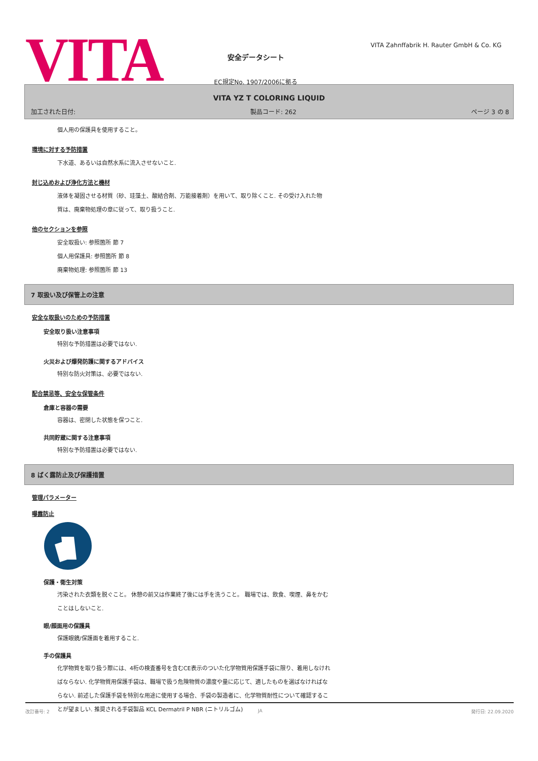VITA
安全データシート
EC規定No. 1907/2006に拠る
VITA Zahnffabrik H. Rauter GmbH & Co. KG
VITA YZ T COLORING LIQUID
加工された日付: 製品コード: 262 ページ 3 の 8
個人用の保護具を使用すること。
環境に対する予防措置
下水道、あるいは自然水系に流入させないこと.
封じ込めおよび浄化方法と機材
液体を凝固させる材質（砂、珪藻土、酸結合剤、万能接着剤）を用いて、取り除くこと. その受け入れた物
質は、廃棄物処理の章に従って、取り扱うこと.
他のセクションを参照
安全取扱い: 参照箇所 節 7
個人用保護具: 参照箇所 節 8
廃棄物処理: 参照箇所 節 13
7 取扱い及び保管上の注意
安全な取扱いのための予防措置
安全取り扱い注意事項
特別な予防措置は必要ではない.
火災および爆発防護に関するアドバイス
特別な防火対策は、必要ではない.
配合禁忌等、安全な保管条件
倉庫と容器の需要
容器は、密閉した状態を保つこと.
共同貯蔵に関する注意事項
特別な予防措置は必要ではない.
8 ばく露防止及び保護措置
管理パラメーター
曝露防止
保護・衛生対策
汚染された衣類を脱ぐこと。 休憩の前又は作業終了後には手を洗うこと。 職場では、飲食、喫煙、鼻をかむ
ことはしないこと.
眼/顔面用の保護具
保護眼鏡/保護面を着用すること.
手の保護具
化学物質を取り扱う際には、4桁の検査番号を含むCE表示のついた化学物質用保護手袋に限り、着用しなけれ
ばならない. 化学物質用保護手袋は、職場で扱う危険物質の濃度や量に応じて、適したものを選ばなければな
らない. 前述した保護手袋を特別な用途に使用する場合、手袋の製造者に、化学物質耐性について確認するこ
とが望ましい. 推奨される手袋製品 KCL Dermatril P NBR (ニトリルゴム)
改訂番号: 2 JA 発行日: 22.09.2020